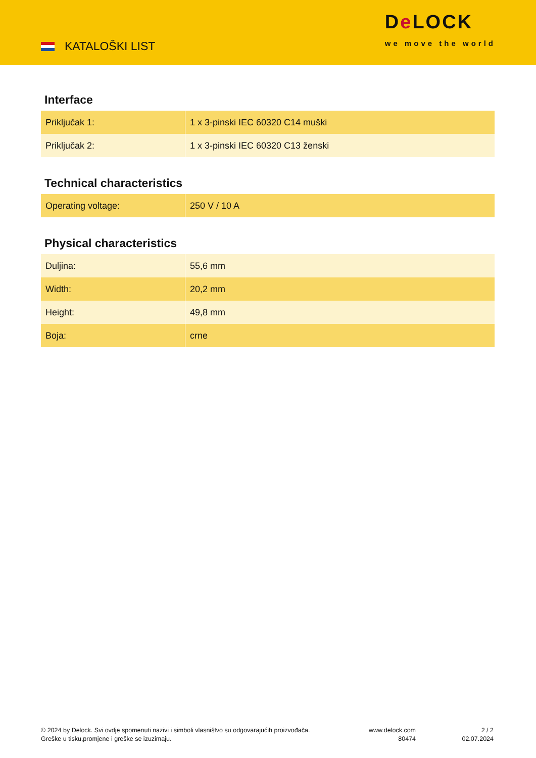KATALOŠKI LIST
De LOCK
we move the world
Interface
| Priključak 1: | 1 x 3-pinski IEC 60320 C14 muški |
| Priključak 2: | 1 x 3-pinski IEC 60320 C13 ženski |
Technical characteristics
| Operating voltage: | 250 V / 10 A |
Physical characteristics
| Duljina: | 55,6 mm |
| Width: | 20,2 mm |
| Height: | 49,8 mm |
| Boja: | crne |
© 2024 by Delock. Svi ovdje spomenuti nazivi i simboli vlasništvo su odgovarajućih proizvođača.
Greške u tisku,promjene i greške se izuzimaju.
www.delock.com
80474
2 / 2
02.07.2024